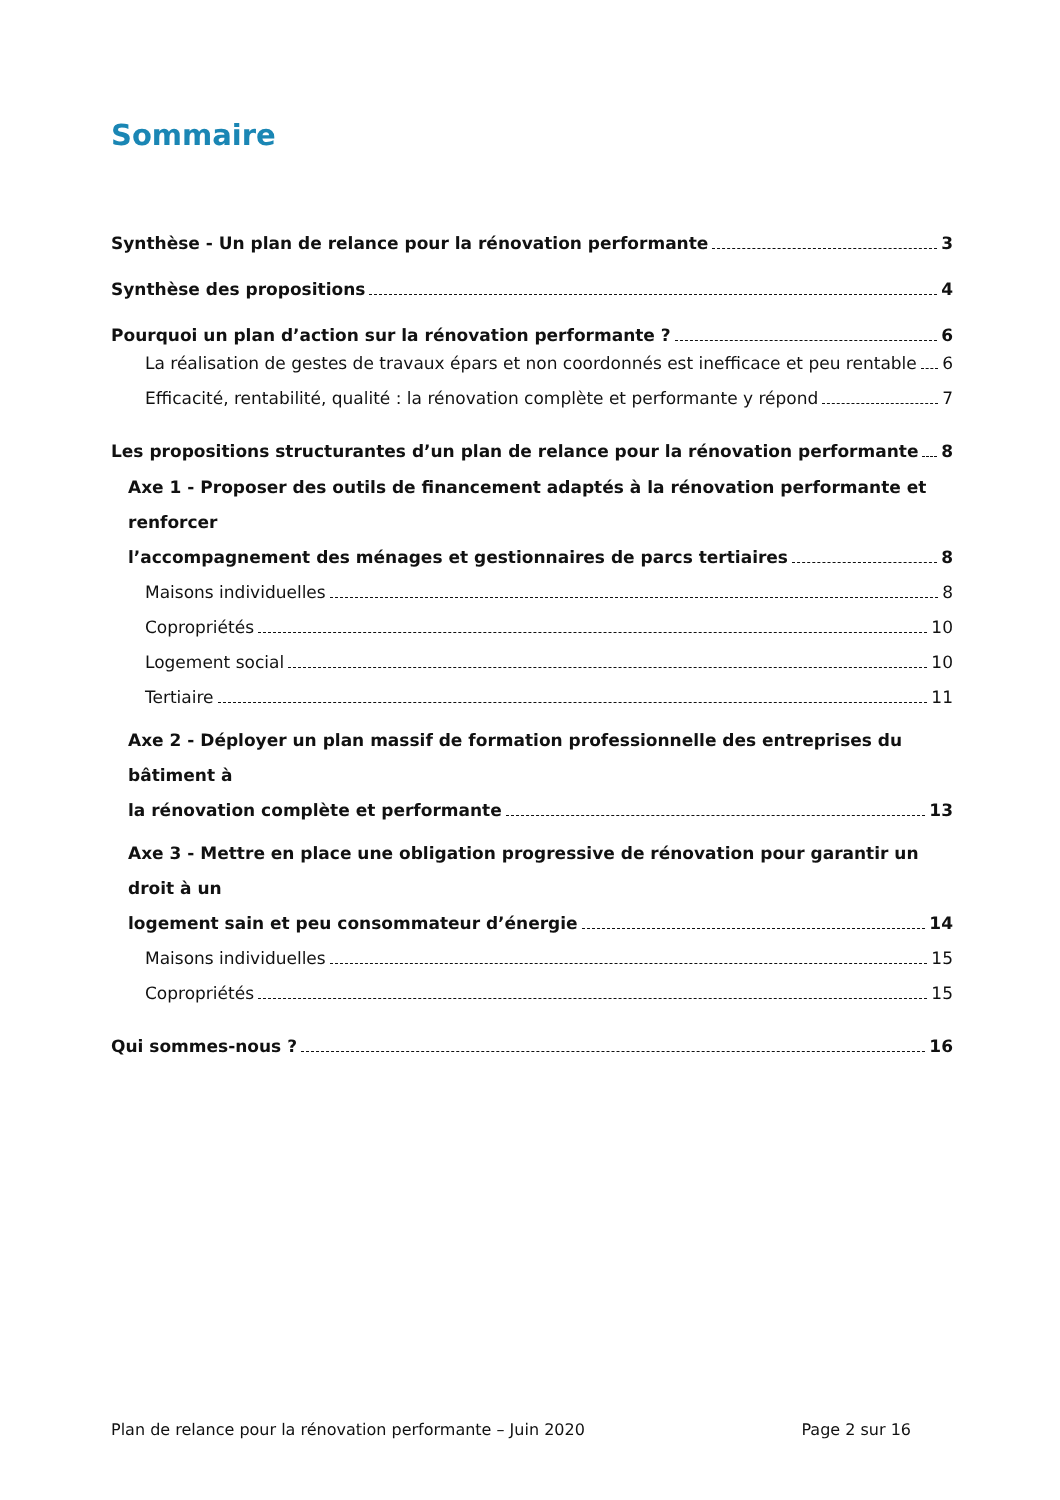Sommaire
Synthèse - Un plan de relance pour la rénovation performante 3
Synthèse des propositions 4
Pourquoi un plan d’action sur la rénovation performante ? 6
La réalisation de gestes de travaux épars et non coordonnés est inefficace et peu rentable 6
Efficacité, rentabilité, qualité : la rénovation complète et performante y répond 7
Les propositions structurantes d’un plan de relance pour la rénovation performante 8
Axe 1 - Proposer des outils de financement adaptés à la rénovation performante et renforcer
l’accompagnement des ménages et gestionnaires de parcs tertiaires 8
Maisons individuelles 8
Copropriétés 10
Logement social 10
Tertiaire 11
Axe 2 - Déployer un plan massif de formation professionnelle des entreprises du bâtiment à
la rénovation complète et performante 13
Axe 3 - Mettre en place une obligation progressive de rénovation pour garantir un droit à un
logement sain et peu consommateur d’énergie 14
Maisons individuelles 15
Copropriétés 15
Qui sommes-nous ? 16
Plan de relance pour la rénovation performante – Juin 2020 Page 2 sur 16